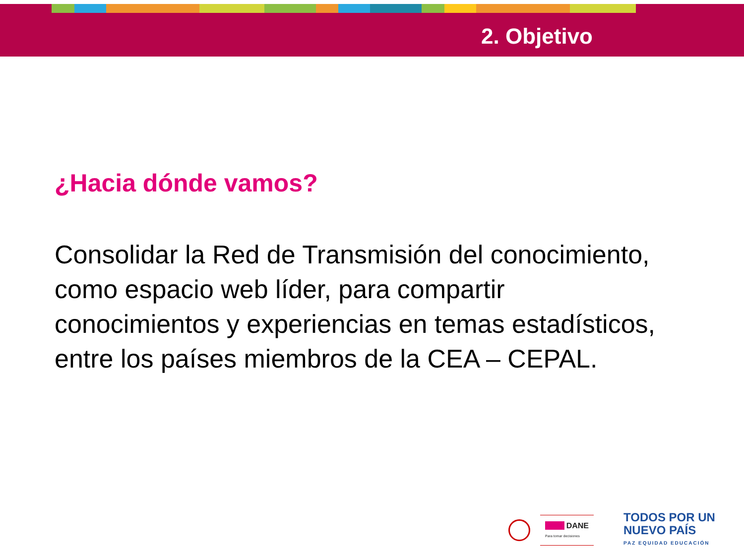2. Objetivo
¿Hacia dónde vamos?
Consolidar la Red de Transmisión del conocimiento, como espacio web líder, para compartir conocimientos y experiencias en temas estadísticos, entre los países miembros de la CEA – CEPAL.
■■■■ DANE
Para tomar decisiones
TODOS POR UN
NUEVO PAÍS
PAZ EQUIDAD EDUCACIÓN